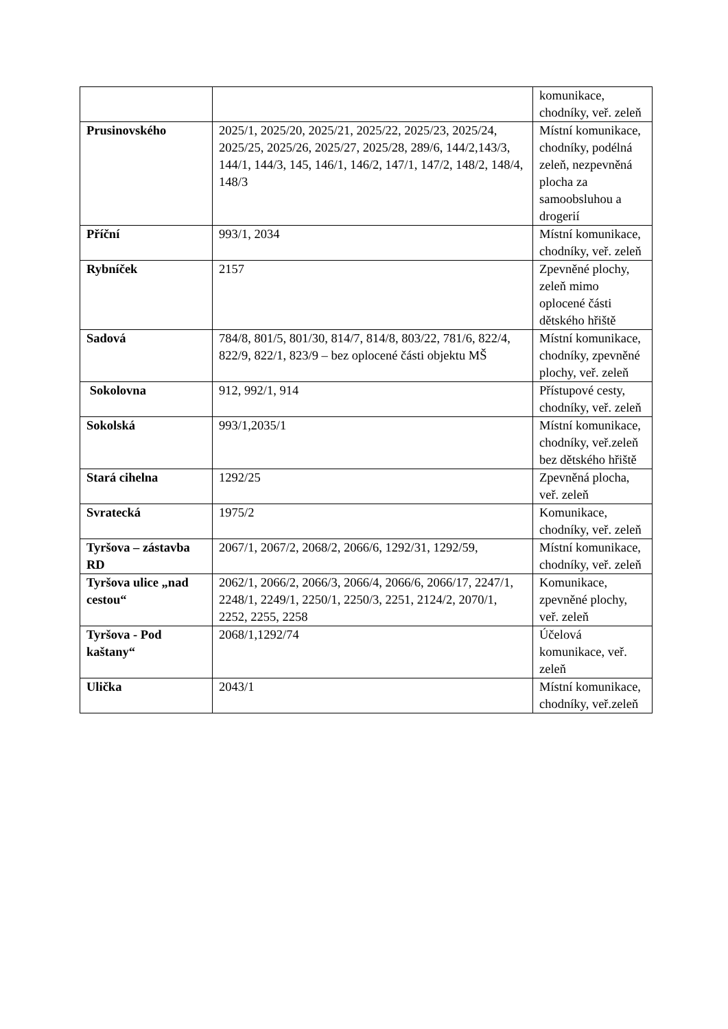| | | komunikace, chodníky, veř. zeleň |
| Prusinovského | 2025/1, 2025/20, 2025/21, 2025/22, 2025/23, 2025/24, 2025/25, 2025/26, 2025/27, 2025/28, 289/6, 144/2,143/3, 144/1, 144/3, 145, 146/1, 146/2, 147/1, 147/2, 148/2, 148/4, 148/3 | Místní komunikace, chodníky, podélná zeleň, nezpevněná plocha za samoobsluhou a drogerií |
| Příční | 993/1, 2034 | Místní komunikace, chodníky, veř. zeleň |
| Rybníček | 2157 | Zpevněné plochy, zeleň mimo oplocené části dětského hřiště |
| Sadová | 784/8, 801/5, 801/30, 814/7, 814/8, 803/22, 781/6, 822/4, 822/9, 822/1, 823/9 – bez oplocené části objektu MŠ | Místní komunikace, chodníky, zpevněné plochy, veř. zeleň |
| Sokolovna | 912, 992/1, 914 | Přístupové cesty, chodníky, veř. zeleň |
| Sokolská | 993/1,2035/1 | Místní komunikace, chodníky, veř.zeleň bez dětského hřiště |
| Stará cihelna | 1292/25 | Zpevněná plocha, veř. zeleň |
| Svratecká | 1975/2 | Komunikace, chodníky, veř. zeleň |
| Tyršova – zástavba RD | 2067/1, 2067/2, 2068/2, 2066/6, 1292/31, 1292/59, | Místní komunikace, chodníky, veř. zeleň |
| Tyršova ulice „nad cestou“ | 2062/1, 2066/2, 2066/3, 2066/4, 2066/6, 2066/17, 2247/1, 2248/1, 2249/1, 2250/1, 2250/3, 2251, 2124/2, 2070/1, 2252, 2255, 2258 | Komunikace, zpevněné plochy, veř. zeleň |
| Tyršova - Pod kaštany“ | 2068/1,1292/74 | Účelová komunikace, veř. zeleň |
| Ulička | 2043/1 | Místní komunikace, chodníky, veř.zeleň |